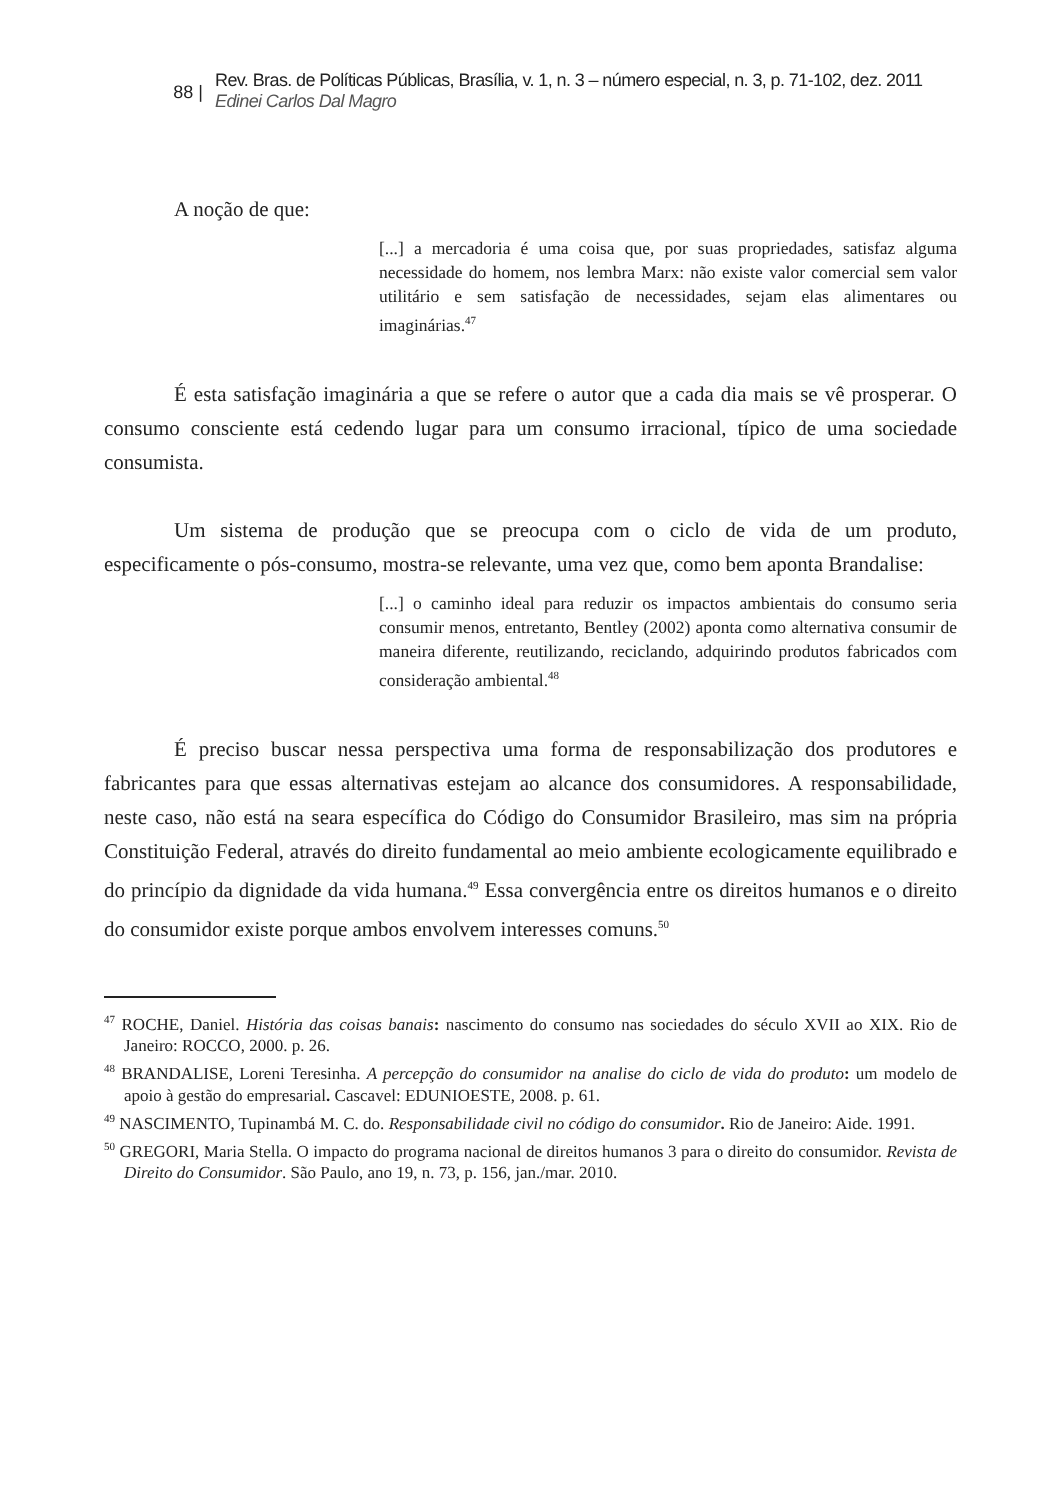88 |
Rev. Bras. de Políticas Públicas, Brasília, v. 1, n. 3 – número especial, n. 3, p. 71-102, dez. 2011
Edinei Carlos Dal Magro
A noção de que:
[...] a mercadoria é uma coisa que, por suas propriedades, satisfaz alguma necessidade do homem, nos lembra Marx: não existe valor comercial sem valor utilitário e sem satisfação de necessidades, sejam elas alimentares ou imaginárias.<sup>47</sup>
É esta satisfação imaginária a que se refere o autor que a cada dia mais se vê prosperar. O consumo consciente está cedendo lugar para um consumo irracional, típico de uma sociedade consumista.
Um sistema de produção que se preocupa com o ciclo de vida de um produto, especificamente o pós-consumo, mostra-se relevante, uma vez que, como bem aponta Brandalise:
[...] o caminho ideal para reduzir os impactos ambientais do consumo seria consumir menos, entretanto, Bentley (2002) aponta como alternativa consumir de maneira diferente, reutilizando, reciclando, adquirindo produtos fabricados com consideração ambiental.<sup>48</sup>
É preciso buscar nessa perspectiva uma forma de responsabilização dos produtores e fabricantes para que essas alternativas estejam ao alcance dos consumidores. A responsabilidade, neste caso, não está na seara específica do Código do Consumidor Brasileiro, mas sim na própria Constituição Federal, através do direito fundamental ao meio ambiente ecologicamente equilibrado e do princípio da dignidade da vida humana.<sup>49</sup> Essa convergência entre os direitos humanos e o direito do consumidor existe porque ambos envolvem interesses comuns.<sup>50</sup>
<sup>47</sup> ROCHE, Daniel. História das coisas banais: nascimento do consumo nas sociedades do século XVII ao XIX. Rio de Janeiro: ROCCO, 2000. p. 26.
<sup>48</sup> BRANDALISE, Loreni Teresinha. A percepção do consumidor na analise do ciclo de vida do produto: um modelo de apoio à gestão do empresarial. Cascavel: EDUNIOESTE, 2008. p. 61.
<sup>49</sup> NASCIMENTO, Tupinambá M. C. do. Responsabilidade civil no código do consumidor. Rio de Janeiro: Aide. 1991.
<sup>50</sup> GREGORI, Maria Stella. O impacto do programa nacional de direitos humanos 3 para o direito do consumidor. Revista de Direito do Consumidor. São Paulo, ano 19, n. 73, p. 156, jan./mar. 2010.